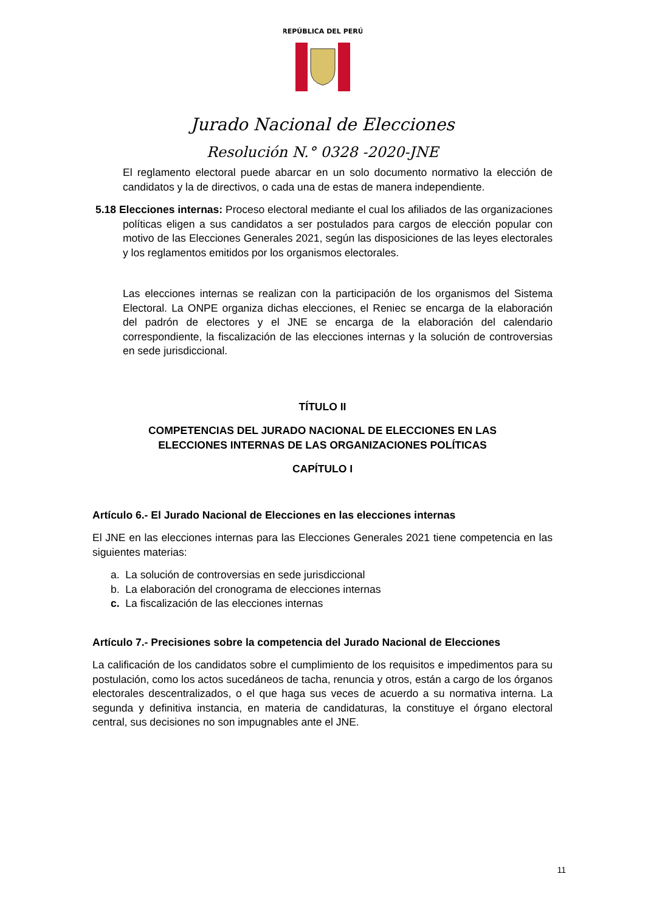REPÚBLICA DEL PERÚ
Jurado Nacional de Elecciones
Resolución N.° 0328 -2020-JNE
El reglamento electoral puede abarcar en un solo documento normativo la elección de candidatos y la de directivos, o cada una de estas de manera independiente.
5.18 Elecciones internas: Proceso electoral mediante el cual los afiliados de las organizaciones políticas eligen a sus candidatos a ser postulados para cargos de elección popular con motivo de las Elecciones Generales 2021, según las disposiciones de las leyes electorales y los reglamentos emitidos por los organismos electorales.
Las elecciones internas se realizan con la participación de los organismos del Sistema Electoral. La ONPE organiza dichas elecciones, el Reniec se encarga de la elaboración del padrón de electores y el JNE se encarga de la elaboración del calendario correspondiente, la fiscalización de las elecciones internas y la solución de controversias en sede jurisdiccional.
TÍTULO II
COMPETENCIAS DEL JURADO NACIONAL DE ELECCIONES EN LAS
ELECCIONES INTERNAS DE LAS ORGANIZACIONES POLÍTICAS
CAPÍTULO I
Artículo 6.- El Jurado Nacional de Elecciones en las elecciones internas
El JNE en las elecciones internas para las Elecciones Generales 2021 tiene competencia en las siguientes materias:
a. La solución de controversias en sede jurisdiccional
b. La elaboración del cronograma de elecciones internas
c. La fiscalización de las elecciones internas
Artículo 7.- Precisiones sobre la competencia del Jurado Nacional de Elecciones
La calificación de los candidatos sobre el cumplimiento de los requisitos e impedimentos para su postulación, como los actos sucedáneos de tacha, renuncia y otros, están a cargo de los órganos electorales descentralizados, o el que haga sus veces de acuerdo a su normativa interna. La segunda y definitiva instancia, en materia de candidaturas, la constituye el órgano electoral central, sus decisiones no son impugnables ante el JNE.
11